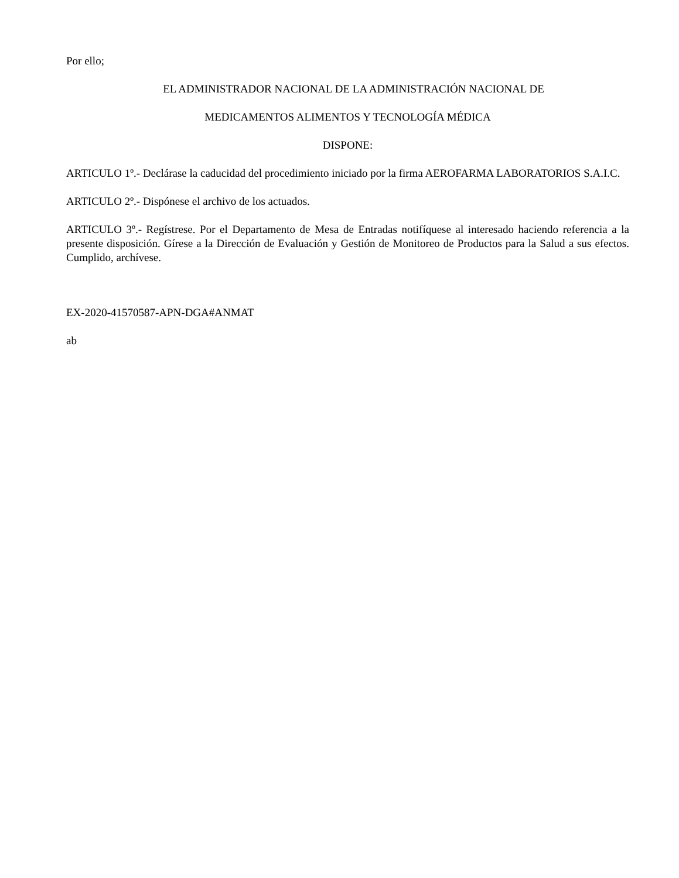Por ello;
EL ADMINISTRADOR NACIONAL DE LA ADMINISTRACIÓN NACIONAL DE
MEDICAMENTOS ALIMENTOS Y TECNOLOGÍA MÉDICA
DISPONE:
ARTICULO 1º.- Declárase la caducidad del procedimiento iniciado por la firma AEROFARMA LABORATORIOS S.A.I.C.
ARTICULO 2º.- Dispónese el archivo de los actuados.
ARTICULO 3º.- Regístrese. Por el Departamento de Mesa de Entradas notifíquese al interesado haciendo referencia a la presente disposición. Gírese a la Dirección de Evaluación y Gestión de Monitoreo de Productos para la Salud a sus efectos. Cumplido, archívese.
EX-2020-41570587-APN-DGA#ANMAT
ab